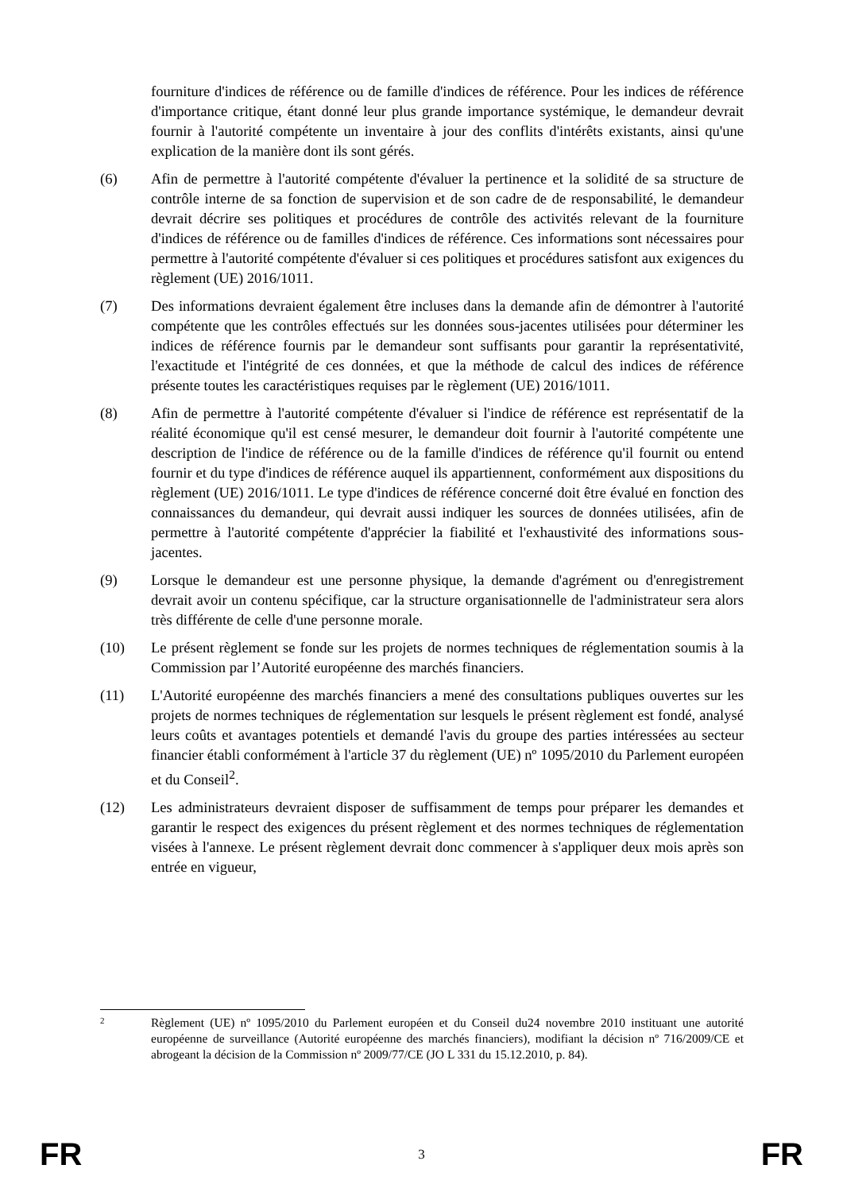fourniture d'indices de référence ou de famille d'indices de référence. Pour les indices de référence d'importance critique, étant donné leur plus grande importance systémique, le demandeur devrait fournir à l'autorité compétente un inventaire à jour des conflits d'intérêts existants, ainsi qu'une explication de la manière dont ils sont gérés.
(6) Afin de permettre à l'autorité compétente d'évaluer la pertinence et la solidité de sa structure de contrôle interne de sa fonction de supervision et de son cadre de de responsabilité, le demandeur devrait décrire ses politiques et procédures de contrôle des activités relevant de la fourniture d'indices de référence ou de familles d'indices de référence. Ces informations sont nécessaires pour permettre à l'autorité compétente d'évaluer si ces politiques et procédures satisfont aux exigences du règlement (UE) 2016/1011.
(7) Des informations devraient également être incluses dans la demande afin de démontrer à l'autorité compétente que les contrôles effectués sur les données sous-jacentes utilisées pour déterminer les indices de référence fournis par le demandeur sont suffisants pour garantir la représentativité, l'exactitude et l'intégrité de ces données, et que la méthode de calcul des indices de référence présente toutes les caractéristiques requises par le règlement (UE) 2016/1011.
(8) Afin de permettre à l'autorité compétente d'évaluer si l'indice de référence est représentatif de la réalité économique qu'il est censé mesurer, le demandeur doit fournir à l'autorité compétente une description de l'indice de référence ou de la famille d'indices de référence qu'il fournit ou entend fournir et du type d'indices de référence auquel ils appartiennent, conformément aux dispositions du règlement (UE) 2016/1011. Le type d'indices de référence concerné doit être évalué en fonction des connaissances du demandeur, qui devrait aussi indiquer les sources de données utilisées, afin de permettre à l'autorité compétente d'apprécier la fiabilité et l'exhaustivité des informations sous-jacentes.
(9) Lorsque le demandeur est une personne physique, la demande d'agrément ou d'enregistrement devrait avoir un contenu spécifique, car la structure organisationnelle de l'administrateur sera alors très différente de celle d'une personne morale.
(10) Le présent règlement se fonde sur les projets de normes techniques de réglementation soumis à la Commission par l’Autorité européenne des marchés financiers.
(11) L'Autorité européenne des marchés financiers a mené des consultations publiques ouvertes sur les projets de normes techniques de réglementation sur lesquels le présent règlement est fondé, analysé leurs coûts et avantages potentiels et demandé l'avis du groupe des parties intéressées au secteur financier établi conformément à l'article 37 du règlement (UE) nº 1095/2010 du Parlement européen et du Conseil<sup>2</sup>.
(12) Les administrateurs devraient disposer de suffisamment de temps pour préparer les demandes et garantir le respect des exigences du présent règlement et des normes techniques de réglementation visées à l'annexe. Le présent règlement devrait donc commencer à s'appliquer deux mois après son entrée en vigueur,
2
Règlement (UE) nº 1095/2010 du Parlement européen et du Conseil du24 novembre 2010 instituant une autorité européenne de surveillance (Autorité européenne des marchés financiers), modifiant la décision nº 716/2009/CE et abrogeant la décision de la Commission nº 2009/77/CE (JO L 331 du 15.12.2010, p. 84).
FR 3 FR